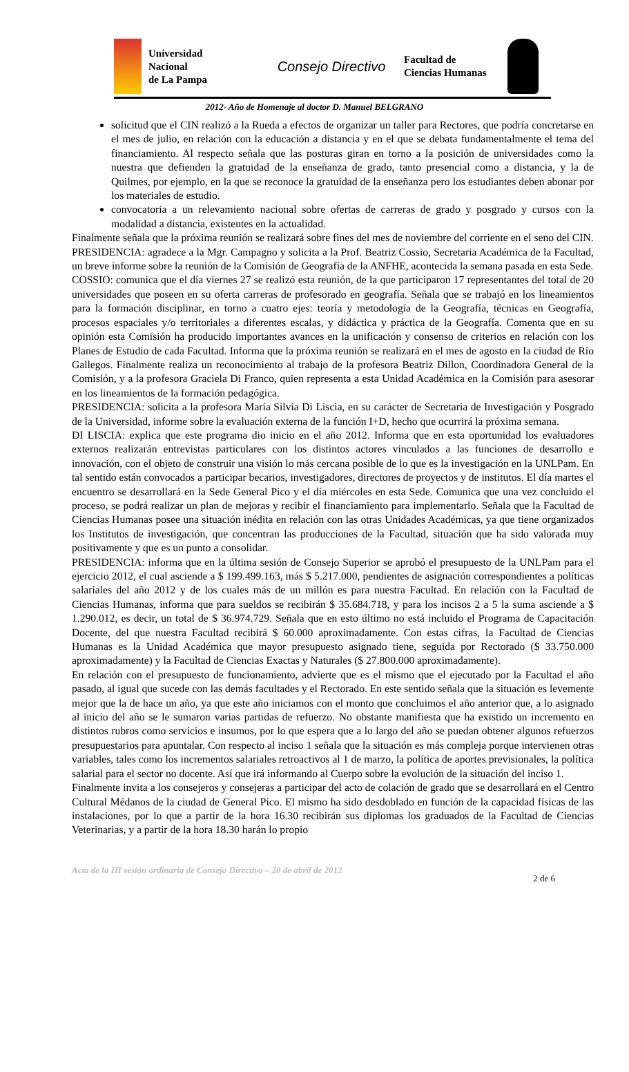Universidad
Nacional
de La Pampa
Consejo Directivo
Facultad de
Ciencias Humanas
2012- Año de Homenaje al doctor D. Manuel BELGRANO
solicitud que el CIN realizó a la Rueda a efectos de organizar un taller para Rectores, que podría concretarse en el mes de julio, en relación con la educación a distancia y en el que se debata fundamentalmente el tema del financiamiento. Al respecto señala que las posturas giran en torno a la posición de universidades como la nuestra que defienden la gratuidad de la enseñanza de grado, tanto presencial como a distancia, y la de Quilmes, por ejemplo, en la que se reconoce la gratuidad de la enseñanza pero los estudiantes deben abonar por los materiales de estudio.
convocatoria a un relevamiento nacional sobre ofertas de carreras de grado y posgrado y cursos con la modalidad a distancia, existentes en la actualidad.
Finalmente señala que la próxima reunión se realizará sobre fines del mes de noviembre del corriente en el seno del CIN.
PRESIDENCIA: agradece a la Mgr. Campagno y solicita a la Prof. Beatriz Cossio, Secretaria Académica de la Facultad, un breve informe sobre la reunión de la Comisión de Geografía de la ANFHE, acontecida la semana pasada en esta Sede.
COSSIO: comunica que el día viernes 27 se realizó esta reunión, de la que participaron 17 representantes del total de 20 universidades que poseen en su oferta carreras de profesorado en geografía. Señala que se trabajó en los lineamientos para la formación disciplinar, en torno a cuatro ejes: teoría y metodología de la Geografía, técnicas en Geografía, procesos espaciales y/o territoriales a diferentes escalas, y didáctica y práctica de la Geografía. Comenta que en su opinión esta Comisión ha producido importantes avances en la unificación y consenso de criterios en relación con los Planes de Estudio de cada Facultad. Informa que la próxima reunión se realizará en el mes de agosto en la ciudad de Río Gallegos. Finalmente realiza un reconocimiento al trabajo de la profesora Beatriz Dillon, Coordinadora General de la Comisión, y a la profesora Graciela Di Franco, quien representa a esta Unidad Académica en la Comisión para asesorar en los lineamientos de la formación pedagógica.
PRESIDENCIA: solicita a la profesora María Silvia Di Liscia, en su carácter de Secretaria de Investigación y Posgrado de la Universidad, informe sobre la evaluación externa de la función I+D, hecho que ocurrirá la próxima semana.
DI LISCIA: explica que este programa dio inicio en el año 2012. Informa que en esta oportunidad los evaluadores externos realizarán entrevistas particulares con los distintos actores vinculados a las funciones de desarrollo e innovación, con el objeto de construir una visión lo más cercana posible de lo que es la investigación en la UNLPam. En tal sentido están convocados a participar becarios, investigadores, directores de proyectos y de institutos. El día martes el encuentro se desarrollará en la Sede General Pico y el día miércoles en esta Sede. Comunica que una vez concluido el proceso, se podrá realizar un plan de mejoras y recibir el financiamiento para implementarlo. Señala que la Facultad de Ciencias Humanas posee una situación inédita en relación con las otras Unidades Académicas, ya que tiene organizados los Institutos de investigación, que concentran las producciones de la Facultad, situación que ha sido valorada muy positivamente y que es un punto a consolidar.
PRESIDENCIA: informa que en la última sesión de Consejo Superior se aprobó el presupuesto de la UNLPam para el ejercicio 2012, el cual asciende a $ 199.499.163, más $ 5.217.000, pendientes de asignación correspondientes a políticas salariales del año 2012 y de los cuales más de un millón es para nuestra Facultad. En relación con la Facultad de Ciencias Humanas, informa que para sueldos se recibirán $ 35.684.718, y para los incisos 2 a 5 la suma asciende a $ 1.290.012, es decir, un total de $ 36.974.729. Señala que en esto último no está incluido el Programa de Capacitación Docente, del que nuestra Facultad recibirá $ 60.000 aproximadamente. Con estas cifras, la Facultad de Ciencias Humanas es la Unidad Académica que mayor presupuesto asignado tiene, seguida por Rectorado ($ 33.750.000 aproximadamente) y la Facultad de Ciencias Exactas y Naturales ($ 27.800.000 aproximadamente).
En relación con el presupuesto de funcionamiento, advierte que es el mismo que el ejecutado por la Facultad el año pasado, al igual que sucede con las demás facultades y el Rectorado. En este sentido señala que la situación es levemente mejor que la de hace un año, ya que este año iniciamos con el monto que concluimos el año anterior que, a lo asignado al inicio del año se le sumaron varias partidas de refuerzo. No obstante manifiesta que ha existido un incremento en distintos rubros como servicios e insumos, por lo que espera que a lo largo del año se puedan obtener algunos refuerzos presupuestarios para apuntalar. Con respecto al inciso 1 señala que la situación es más compleja porque intervienen otras variables, tales como los incrementos salariales retroactivos al 1 de marzo, la política de aportes previsionales, la política salarial para el sector no docente. Así que irá informando al Cuerpo sobre la evolución de la situación del inciso 1.
Finalmente invita a los consejeros y consejeras a participar del acto de colación de grado que se desarrollará en el Centro Cultural Médanos de la ciudad de General Pico. El mismo ha sido desdoblado en función de la capacidad físicas de las instalaciones, por lo que a partir de la hora 16.30 recibirán sus diplomas los graduados de la Facultad de Ciencias Veterinarias, y a partir de la hora 18.30 harán lo propio
Acta de la III sesión ordinaria de Consejo Directivo – 20 de abril de 2012 2 de 6